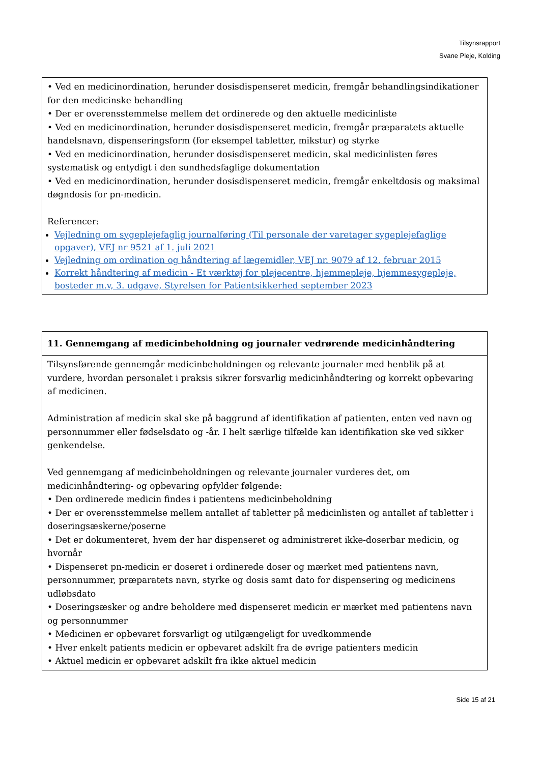Tilsynsrapport
Svane Pleje, Kolding
| • Ved en medicinordination, herunder dosisdispenseret medicin, fremgår behandlingsindikationer for den medicinske behandling • Der er overensstemmelse mellem det ordinerede og den aktuelle medicinliste • Ved en medicinordination, herunder dosisdispenseret medicin, fremgår præparatets aktuelle handelsnavn, dispenseringsform (for eksempel tabletter, mikstur) og styrke • Ved en medicinordination, herunder dosisdispenseret medicin, skal medicinlisten føres systematisk og entydigt i den sundhedsfaglige dokumentation • Ved en medicinordination, herunder dosisdispenseret medicin, fremgår enkeltdosis og maksimal døgndosis for pn-medicin. Referencer: Vejledning om sygeplejefaglig journalføring (Til personale der varetager sygeplejefaglige opgaver), VEJ nr 9521 af 1. juli 2021 Vejledning om ordination og håndtering af lægemidler, VEJ nr. 9079 af 12. februar 2015 Korrekt håndtering af medicin - Et værktøj for plejecentre, hjemmepleje, hjemmesygepleje, bosteder m.v, 3. udgave, Styrelsen for Patientsikkerhed september 2023 |
| 11. Gennemgang af medicinbeholdning og journaler vedrørende medicinhåndtering |
| Tilsynsførende gennemgår medicinbeholdningen og relevante journaler med henblik på at vurdere, hvordan personalet i praksis sikrer forsvarlig medicinhåndtering og korrekt opbevaring af medicinen. Administration af medicin skal ske på baggrund af identifikation af patienten, enten ved navn og personnummer eller fødselsdato og -år. I helt særlige tilfælde kan identifikation ske ved sikker genkendelse. Ved gennemgang af medicinbeholdningen og relevante journaler vurderes det, om medicinhåndtering- og opbevaring opfylder følgende: • Den ordinerede medicin findes i patientens medicinbeholdning • Der er overensstemmelse mellem antallet af tabletter på medicinlisten og antallet af tabletter i doseringsæskerne/poserne • Det er dokumenteret, hvem der har dispenseret og administreret ikke-doserbar medicin, og hvornår • Dispenseret pn-medicin er doseret i ordinerede doser og mærket med patientens navn, personnummer, præparatets navn, styrke og dosis samt dato for dispensering og medicinens udløbsdato • Doseringsæsker og andre beholdere med dispenseret medicin er mærket med patientens navn og personnummer • Medicinen er opbevaret forsvarligt og utilgængeligt for uvedkommende • Hver enkelt patients medicin er opbevaret adskilt fra de øvrige patienters medicin • Aktuel medicin er opbevaret adskilt fra ikke aktuel medicin |
Side 15 af 21